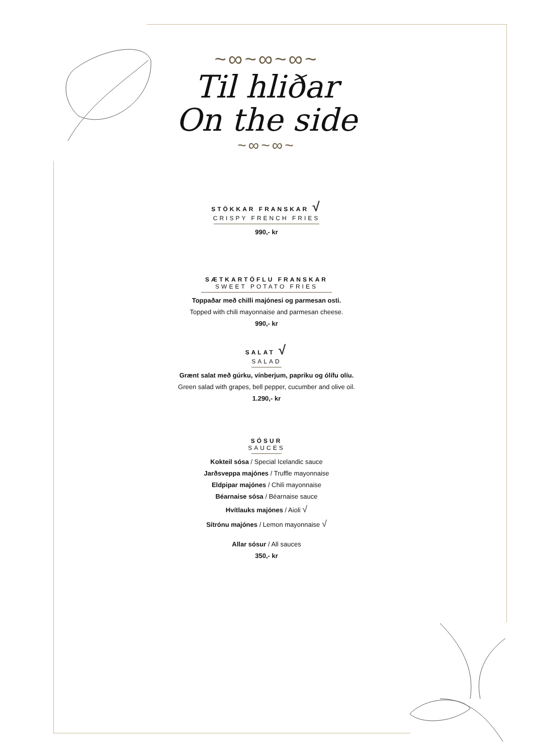~∞~∞~∞~
Til hliðar
On the side
~∞~∞~
STÖKKAR FRANSKAR √
CRISPY FRENCH FRIES
990,- kr
SÆTKARTÖFLU FRANSKAR
SWEET POTATO FRIES
Toppaðar með chilli majónesi og parmesan osti.
Topped with chili mayonnaise and parmesan cheese.
990,- kr
SALAT √
SALAD
Grænt salat með gúrku, vínberjum, papriku og ólífu olíu.
Green salad with grapes, bell pepper, cucumber and olive oil.
1.290,- kr
SÓSUR
SAUCES
Kokteil sósa / Special Icelandic sauce
Jarðsveppa majónes / Truffle mayonnaise
Eldpipar majónes / Chili mayonnaise
Béarnaise sósa / Béarnaise sauce
Hvítlauks majónes / Aioli √
Sítrónu majónes / Lemon mayonnaise √
Allar sósur / All sauces
350,- kr